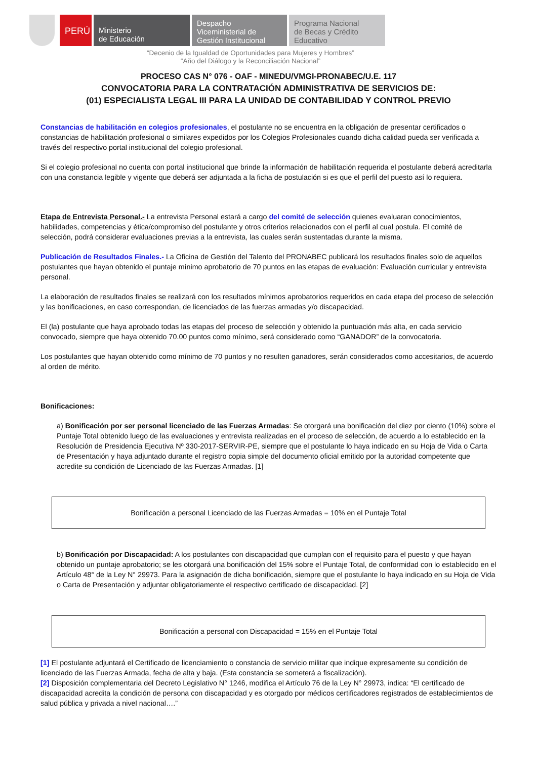PERÚ
Ministerio
de Educación
Despacho
Viceministerial de
Gestión Institucional
Programa Nacional
de Becas y Crédito
Educativo
“Decenio de la Igualdad de Oportunidades para Mujeres y Hombres”
“Año del Diálogo y la Reconciliación Nacional”
PROCESO CAS N° 076 - OAF - MINEDU/VMGI-PRONABEC/U.E. 117
CONVOCATORIA PARA LA CONTRATACIÓN ADMINISTRATIVA DE SERVICIOS DE:
(01) ESPECIALISTA LEGAL III PARA LA UNIDAD DE CONTABILIDAD Y CONTROL PREVIO
Constancias de habilitación en colegios profesionales, el postulante no se encuentra en la obligación de presentar certificados o constancias de habilitación profesional o similares expedidos por los Colegios Profesionales cuando dicha calidad pueda ser verificada a través del respectivo portal institucional del colegio profesional.
Si el colegio profesional no cuenta con portal institucional que brinde la información de habilitación requerida el postulante deberá acreditarla con una constancia legible y vigente que deberá ser adjuntada a la ficha de postulación si es que el perfil del puesto así lo requiera.
Etapa de Entrevista Personal.- La entrevista Personal estará a cargo del comité de selección quienes evaluaran conocimientos, habilidades, competencias y ética/compromiso del postulante y otros criterios relacionados con el perfil al cual postula. El comité de selección, podrá considerar evaluaciones previas a la entrevista, las cuales serán sustentadas durante la misma.
Publicación de Resultados Finales.- La Oficina de Gestión del Talento del PRONABEC publicará los resultados finales solo de aquellos postulantes que hayan obtenido el puntaje mínimo aprobatorio de 70 puntos en las etapas de evaluación: Evaluación curricular y entrevista personal.
La elaboración de resultados finales se realizará con los resultados mínimos aprobatorios requeridos en cada etapa del proceso de selección y las bonificaciones, en caso correspondan, de licenciados de las fuerzas armadas y/o discapacidad.
El (la) postulante que haya aprobado todas las etapas del proceso de selección y obtenido la puntuación más alta, en cada servicio convocado, siempre que haya obtenido 70.00 puntos como mínimo, será considerado como “GANADOR” de la convocatoria.
Los postulantes que hayan obtenido como mínimo de 70 puntos y no resulten ganadores, serán considerados como accesitarios, de acuerdo al orden de mérito.
Bonificaciones:
a) Bonificación por ser personal licenciado de las Fuerzas Armadas: Se otorgará una bonificación del diez por ciento (10%) sobre el Puntaje Total obtenido luego de las evaluaciones y entrevista realizadas en el proceso de selección, de acuerdo a lo establecido en la Resolución de Presidencia Ejecutiva Nº 330-2017-SERVIR-PE, siempre que el postulante lo haya indicado en su Hoja de Vida o Carta de Presentación y haya adjuntado durante el registro copia simple del documento oficial emitido por la autoridad competente que acredite su condición de Licenciado de las Fuerzas Armadas. [1]
Bonificación a personal Licenciado de las Fuerzas Armadas = 10% en el Puntaje Total
b) Bonificación por Discapacidad: A los postulantes con discapacidad que cumplan con el requisito para el puesto y que hayan obtenido un puntaje aprobatorio; se les otorgará una bonificación del 15% sobre el Puntaje Total, de conformidad con lo establecido en el Artículo 48° de la Ley N° 29973. Para la asignación de dicha bonificación, siempre que el postulante lo haya indicado en su Hoja de Vida o Carta de Presentación y adjuntar obligatoriamente el respectivo certificado de discapacidad. [2]
Bonificación a personal con Discapacidad = 15% en el Puntaje Total
[1] El postulante adjuntará el Certificado de licenciamiento o constancia de servicio militar que indique expresamente su condición de licenciado de las Fuerzas Armada, fecha de alta y baja. (Esta constancia se someterá a fiscalización).
[2] Disposición complementaria del Decreto Legislativo N° 1246, modifica el Artículo 76 de la Ley N° 29973, indica: “El certificado de discapacidad acredita la condición de persona con discapacidad y es otorgado por médicos certificadores registrados de establecimientos de salud pública y privada a nivel nacional….”